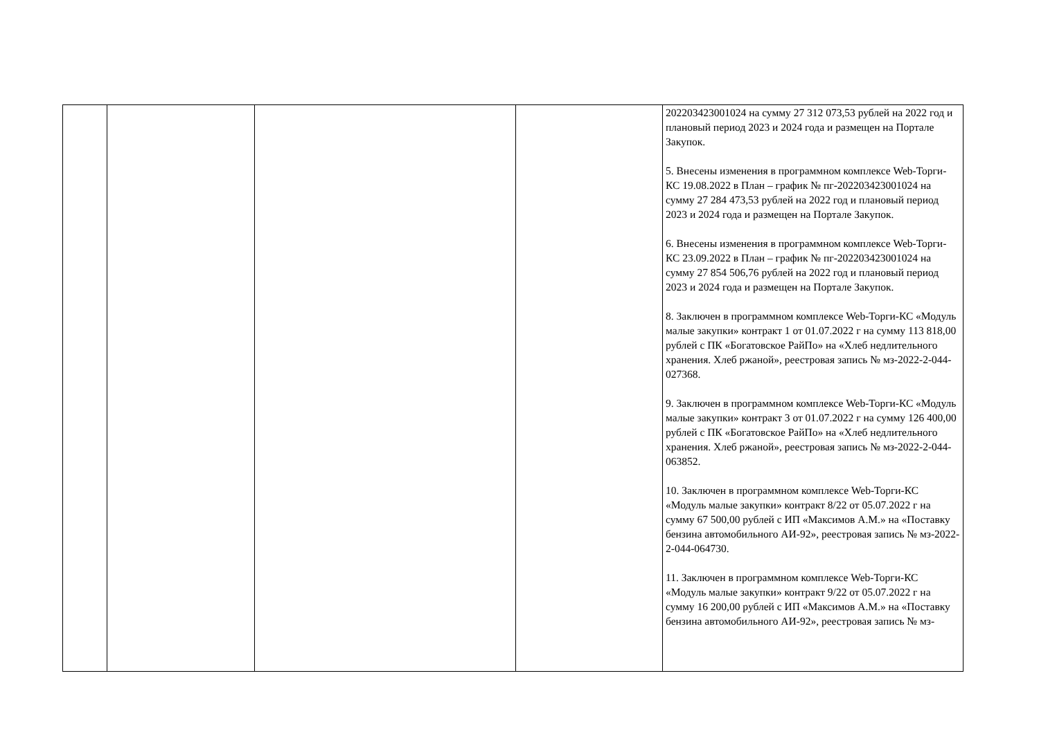| | | | | 202203423001024 на сумму 27 312 073,53 рублей на 2022 год и плановый период 2023 и 2024 года и размещен на Портале Закупок. 5. Внесены изменения в программном комплексе Web-Торги-КС 19.08.2022 в План – график № пг-202203423001024 на сумму 27 284 473,53 рублей на 2022 год и плановый период 2023 и 2024 года и размещен на Портале Закупок. 6. Внесены изменения в программном комплексе Web-Торги-КС 23.09.2022 в План – график № пг-202203423001024 на сумму 27 854 506,76 рублей на 2022 год и плановый период 2023 и 2024 года и размещен на Портале Закупок. 8. Заключен в программном комплексе Web-Торги-КС «Модуль малые закупки» контракт 1 от 01.07.2022 г на сумму 113 818,00 рублей с ПК «Богатовское РайПо» на «Хлеб недлительного хранения. Хлеб ржаной», реестровая запись № мз-2022-2-044-027368. 9. Заключен в программном комплексе Web-Торги-КС «Модуль малые закупки» контракт 3 от 01.07.2022 г на сумму 126 400,00 рублей с ПК «Богатовское РайПо» на «Хлеб недлительного хранения. Хлеб ржаной», реестровая запись № мз-2022-2-044-063852. 10. Заключен в программном комплексе Web-Торги-КС «Модуль малые закупки» контракт 8/22 от 05.07.2022 г на сумму 67 500,00 рублей с ИП «Максимов А.М.» на «Поставку бензина автомобильного АИ-92», реестровая запись № мз-2022-2-044-064730. 11. Заключен в программном комплексе Web-Торги-КС «Модуль малые закупки» контракт 9/22 от 05.07.2022 г на сумму 16 200,00 рублей с ИП «Максимов А.М.» на «Поставку бензина автомобильного АИ-92», реестровая запись № мз- |